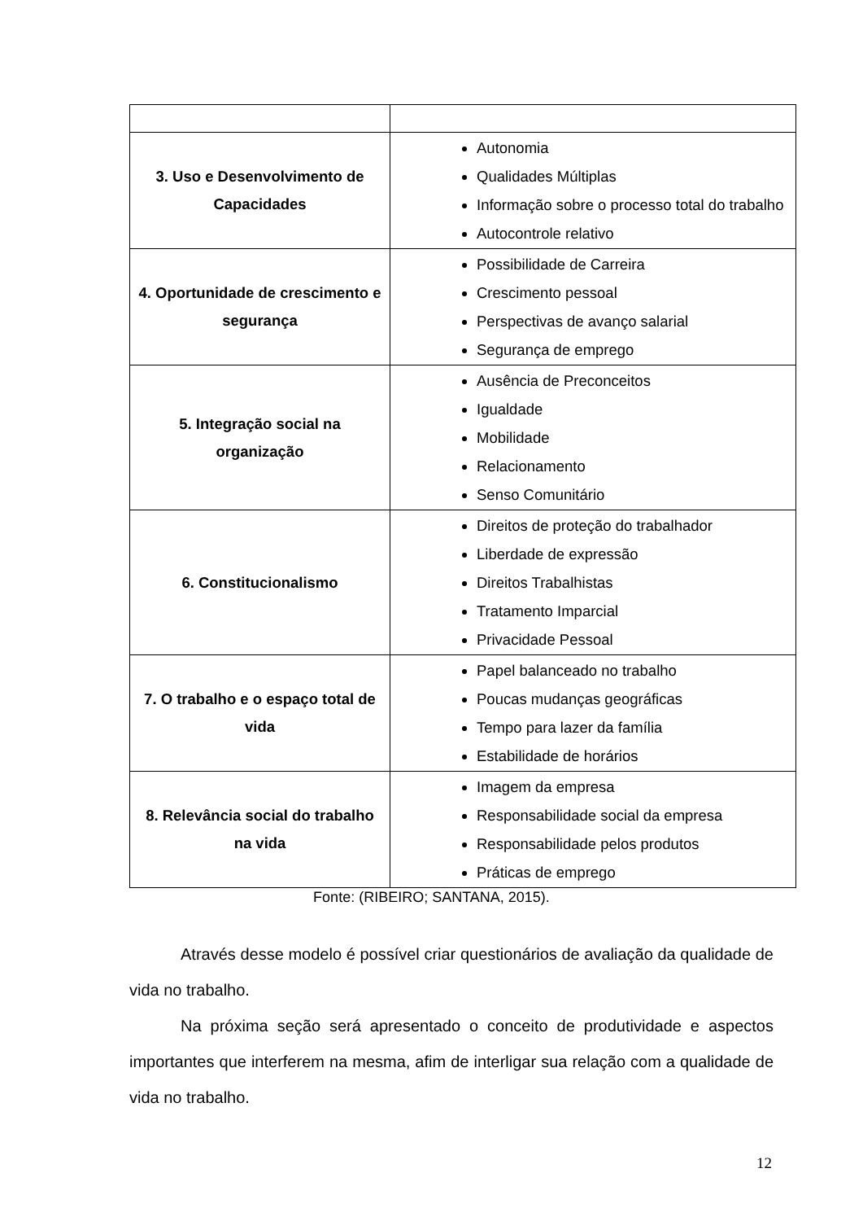| 3. Uso e Desenvolvimento de Capacidades | Autonomia Qualidades Múltiplas Informação sobre o processo total do trabalho Autocontrole relativo |
| 4. Oportunidade de crescimento e segurança | Possibilidade de Carreira Crescimento pessoal Perspectivas de avanço salarial Segurança de emprego |
| 5. Integração social na organização | Ausência de Preconceitos Igualdade Mobilidade Relacionamento Senso Comunitário |
| 6. Constitucionalismo | Direitos de proteção do trabalhador Liberdade de expressão Direitos Trabalhistas Tratamento Imparcial Privacidade Pessoal |
| 7. O trabalho e o espaço total de vida | Papel balanceado no trabalho Poucas mudanças geográficas Tempo para lazer da família Estabilidade de horários |
| 8. Relevância social do trabalho na vida | Imagem da empresa Responsabilidade social da empresa Responsabilidade pelos produtos Práticas de emprego |
Fonte: (RIBEIRO; SANTANA, 2015).
Através desse modelo é possível criar questionários de avaliação da qualidade de vida no trabalho.
Na próxima seção será apresentado o conceito de produtividade e aspectos importantes que interferem na mesma, afim de interligar sua relação com a qualidade de vida no trabalho.
12